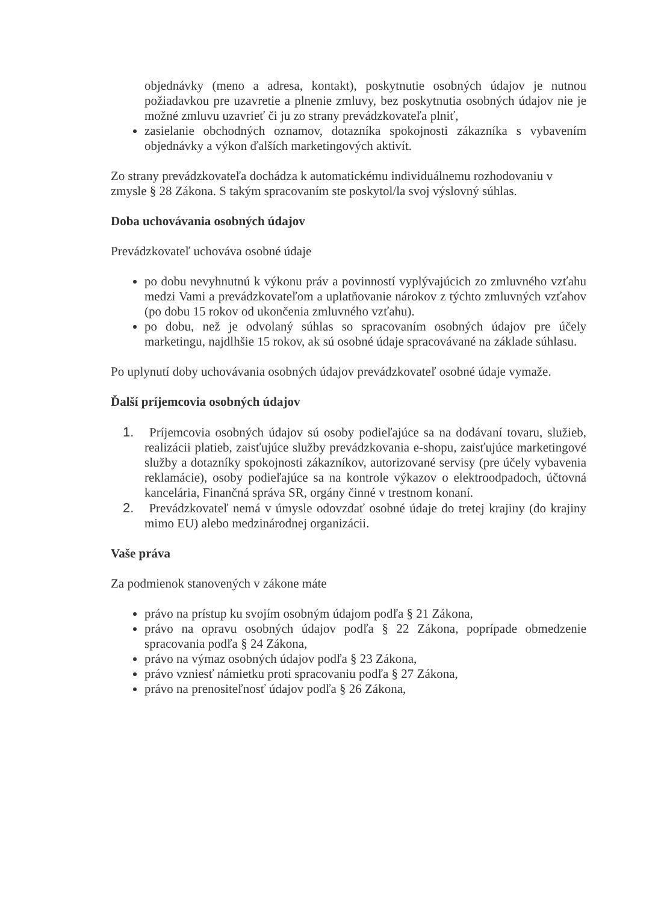objednávky (meno a adresa, kontakt), poskytnutie osobných údajov je nutnou požiadavkou pre uzavretie a plnenie zmluvy, bez poskytnutia osobných údajov nie je možné zmluvu uzavrieť či ju zo strany prevádzkovateľa plniť,
zasielanie obchodných oznamov, dotazníka spokojnosti zákazníka s vybavením objednávky a výkon ďalších marketingových aktivít.
Zo strany prevádzkovateľa dochádza k automatickému individuálnemu rozhodovaniu v zmysle § 28 Zákona. S takým spracovaním ste poskytol/la svoj výslovný súhlas.
Doba uchovávania osobných údajov
Prevádzkovateľ uchováva osobné údaje
po dobu nevyhnutnú k výkonu práv a povinností vyplývajúcich zo zmluvného vzťahu medzi Vami a prevádzkovateľom a uplatňovanie nárokov z týchto zmluvných vzťahov (po dobu 15 rokov od ukončenia zmluvného vzťahu).
po dobu, než je odvolaný súhlas so spracovaním osobných údajov pre účely marketingu, najdlhšie 15 rokov, ak sú osobné údaje spracovávané na základe súhlasu.
Po uplynutí doby uchovávania osobných údajov prevádzkovateľ osobné údaje vymaže.
Ďalší príjemcovia osobných údajov
1. Príjemcovia osobných údajov sú osoby podieľajúce sa na dodávaní tovaru, služieb, realizácii platieb, zaisťujúce služby prevádzkovania e-shopu, zaisťujúce marketingové služby a dotazníky spokojnosti zákazníkov, autorizované servisy (pre účely vybavenia reklamácie), osoby podieľajúce sa na kontrole výkazov o elektroodpadoch, účtovná kancelária, Finančná správa SR, orgány činné v trestnom konaní.
2. Prevádzkovateľ nemá v úmysle odovzdať osobné údaje do tretej krajiny (do krajiny mimo EU) alebo medzinárodnej organizácii.
Vaše práva
Za podmienok stanovených v zákone máte
právo na prístup ku svojím osobným údajom podľa § 21 Zákona,
právo na opravu osobných údajov podľa § 22 Zákona, poprípade obmedzenie spracovania podľa § 24 Zákona,
právo na výmaz osobných údajov podľa § 23 Zákona,
právo vzniesť námietku proti spracovaniu podľa § 27 Zákona,
právo na prenositeľnosť údajov podľa § 26 Zákona,